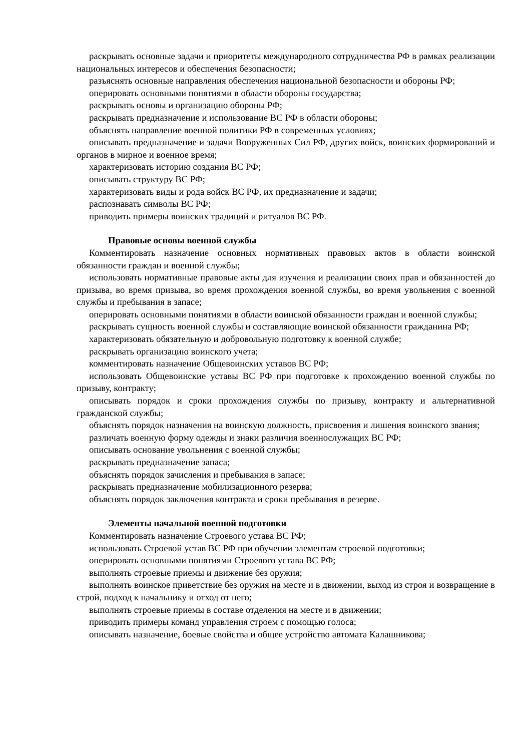раскрывать основные задачи и приоритеты международного сотрудничества РФ в рамках реализации национальных интересов и обеспечения безопасности;
разъяснять основные направления обеспечения национальной безопасности и обороны РФ;
оперировать основными понятиями в области обороны государства;
раскрывать основы и организацию обороны РФ;
раскрывать предназначение и использование ВС РФ в области обороны;
объяснять направление военной политики РФ в современных условиях;
описывать предназначение и задачи Вооруженных Сил РФ, других войск, воинских формирований и органов в мирное и военное время;
характеризовать историю создания ВС РФ;
описывать структуру ВС РФ;
характеризовать виды и рода войск ВС РФ, их предназначение и задачи;
распознавать символы ВС РФ;
приводить примеры воинских традиций и ритуалов ВС РФ.
Правовые основы военной службы
Комментировать назначение основных нормативных правовых актов в области воинской обязанности граждан и военной службы;
использовать нормативные правовые акты для изучения и реализации своих прав и обязанностей до призыва, во время призыва, во время прохождения военной службы, во время увольнения с военной службы и пребывания в запасе;
оперировать основными понятиями в области воинской обязанности граждан и военной службы;
раскрывать сущность военной службы и составляющие воинской обязанности гражданина РФ;
характеризовать обязательную и добровольную подготовку к военной службе;
раскрывать организацию воинского учета;
комментировать назначение Общевоинских уставов ВС РФ;
использовать Общевоинские уставы ВС РФ при подготовке к прохождению военной службы по призыву, контракту;
описывать порядок и сроки прохождения службы по призыву, контракту и альтернативной гражданской службы;
объяснять порядок назначения на воинскую должность, присвоения и лишения воинского звания;
различать военную форму одежды и знаки различия военнослужащих ВС РФ;
описывать основание увольнения с военной службы;
раскрывать предназначение запаса;
объяснять порядок зачисления и пребывания в запасе;
раскрывать предназначение мобилизационного резерва;
объяснять порядок заключения контракта и сроки пребывания в резерве.
Элементы начальной военной подготовки
Комментировать назначение Строевого устава ВС РФ;
использовать Строевой устав ВС РФ при обучении элементам строевой подготовки;
оперировать основными понятиями Строевого устава ВС РФ;
выполнять строевые приемы и движение без оружия;
выполнять воинское приветствие без оружия на месте и в движении, выход из строя и возвращение в строй, подход к начальнику и отход от него;
выполнять строевые приемы в составе отделения на месте и в движении;
приводить примеры команд управления строем с помощью голоса;
описывать назначение, боевые свойства и общее устройство автомата Калашникова;